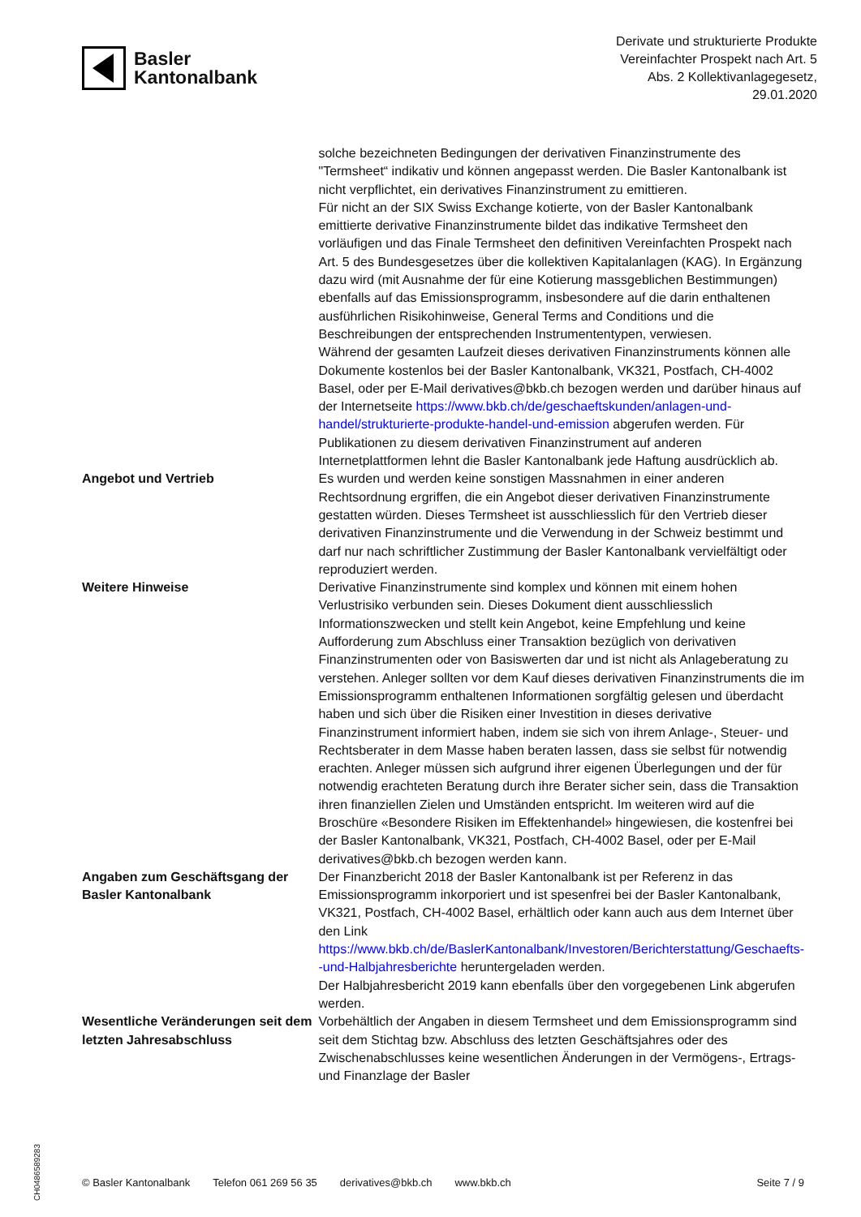Basler
Kantonalbank
Derivate und strukturierte Produkte
Vereinfachter Prospekt nach Art. 5
Abs. 2 Kollektivanlagegesetz,
29.01.2020
| | solche bezeichneten Bedingungen der derivativen Finanzinstrumente des "Termsheet“ indikativ und können angepasst werden. Die Basler Kantonalbank ist nicht verpflichtet, ein derivatives Finanzinstrument zu emittieren. Für nicht an der SIX Swiss Exchange kotierte, von der Basler Kantonalbank emittierte derivative Finanzinstrumente bildet das indikative Termsheet den vorläufigen und das Finale Termsheet den definitiven Vereinfachten Prospekt nach Art. 5 des Bundesgesetzes über die kollektiven Kapitalanlagen (KAG). In Ergänzung dazu wird (mit Ausnahme der für eine Kotierung massgeblichen Bestimmungen) ebenfalls auf das Emissionsprogramm, insbesondere auf die darin enthaltenen ausführlichen Risikohinweise, General Terms and Conditions und die Beschreibungen der entsprechenden Instrumententypen, verwiesen. Während der gesamten Laufzeit dieses derivativen Finanzinstruments können alle Dokumente kostenlos bei der Basler Kantonalbank, VK321, Postfach, CH-4002 Basel, oder per E-Mail derivatives@bkb.ch bezogen werden und darüber hinaus auf der Internetseite https://www.bkb.ch/de/geschaeftskunden/anlagen-und-handel/strukturierte-produkte-handel-und-emission abgerufen werden. Für Publikationen zu diesem derivativen Finanzinstrument auf anderen Internetplattformen lehnt die Basler Kantonalbank jede Haftung ausdrücklich ab. |
| Angebot und Vertrieb | Es wurden und werden keine sonstigen Massnahmen in einer anderen Rechtsordnung ergriffen, die ein Angebot dieser derivativen Finanzinstrumente gestatten würden. Dieses Termsheet ist ausschliesslich für den Vertrieb dieser derivativen Finanzinstrumente und die Verwendung in der Schweiz bestimmt und darf nur nach schriftlicher Zustimmung der Basler Kantonalbank vervielfältigt oder reproduziert werden. |
| Weitere Hinweise | Derivative Finanzinstrumente sind komplex und können mit einem hohen Verlustrisiko verbunden sein. Dieses Dokument dient ausschliesslich Informationszwecken und stellt kein Angebot, keine Empfehlung und keine Aufforderung zum Abschluss einer Transaktion bezüglich von derivativen Finanzinstrumenten oder von Basiswerten dar und ist nicht als Anlageberatung zu verstehen. Anleger sollten vor dem Kauf dieses derivativen Finanzinstruments die im Emissionsprogramm enthaltenen Informationen sorgfältig gelesen und überdacht haben und sich über die Risiken einer Investition in dieses derivative Finanzinstrument informiert haben, indem sie sich von ihrem Anlage-, Steuer- und Rechtsberater in dem Masse haben beraten lassen, dass sie selbst für notwendig erachten. Anleger müssen sich aufgrund ihrer eigenen Überlegungen und der für notwendig erachteten Beratung durch ihre Berater sicher sein, dass die Transaktion ihren finanziellen Zielen und Umständen entspricht. Im weiteren wird auf die Broschüre «Besondere Risiken im Effektenhandel» hingewiesen, die kostenfrei bei der Basler Kantonalbank, VK321, Postfach, CH-4002 Basel, oder per E-Mail derivatives@bkb.ch bezogen werden kann. |
| Angaben zum Geschäftsgang der Basler Kantonalbank | Der Finanzbericht 2018 der Basler Kantonalbank ist per Referenz in das Emissionsprogramm inkorporiert und ist spesenfrei bei der Basler Kantonalbank, VK321, Postfach, CH-4002 Basel, erhältlich oder kann auch aus dem Internet über den Link https://www.bkb.ch/de/BaslerKantonalbank/Investoren/Berichterstattung/Geschaefts--und-Halbjahresberichte heruntergeladen werden. Der Halbjahresbericht 2019 kann ebenfalls über den vorgegebenen Link abgerufen werden. |
| Wesentliche Veränderungen seit dem letzten Jahresabschluss | Vorbehältlich der Angaben in diesem Termsheet und dem Emissionsprogramm sind seit dem Stichtag bzw. Abschluss des letzten Geschäftsjahres oder des Zwischenabschlusses keine wesentlichen Änderungen in der Vermögens-, Ertrags- und Finanzlage der Basler |
CH0486589283
© Basler Kantonalbank Telefon 061 269 56 35 derivatives@bkb.ch www.bkb.ch Seite 7 / 9